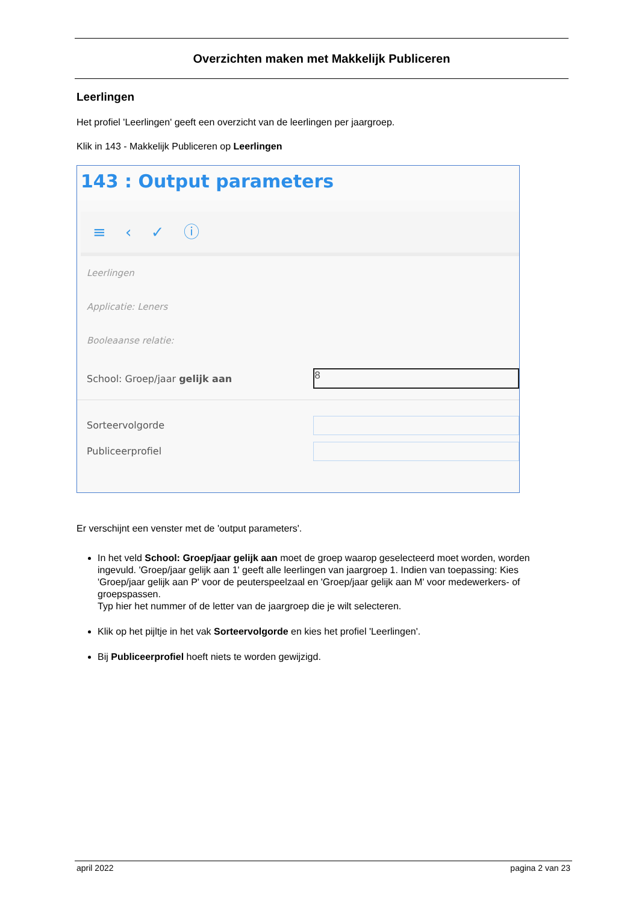Overzichten maken met Makkelijk Publiceren
Leerlingen
Het profiel 'Leerlingen' geeft een overzicht van de leerlingen per jaargroep.
Klik in 143 - Makkelijk Publiceren op Leerlingen
143 : Output parameters
≡ ‹ ✓ ⓘ
Leerlingen
Applicatie: Leners
Booleaanse relatie:
School: Groep/jaar gelijk aan
8
Sorteervolgorde
Publiceerprofiel
Er verschijnt een venster met de 'output parameters'.
In het veld School: Groep/jaar gelijk aan moet de groep waarop geselecteerd moet worden, worden ingevuld. 'Groep/jaar gelijk aan 1' geeft alle leerlingen van jaargroep 1. Indien van toepassing: Kies 'Groep/jaar gelijk aan P' voor de peuterspeelzaal en 'Groep/jaar gelijk aan M' voor medewerkers- of groepspassen.
Typ hier het nummer of de letter van de jaargroep die je wilt selecteren.
Klik op het pijltje in het vak Sorteervolgorde en kies het profiel 'Leerlingen'.
Bij Publiceerprofiel hoeft niets te worden gewijzigd.
april 2022 pagina 2 van 23